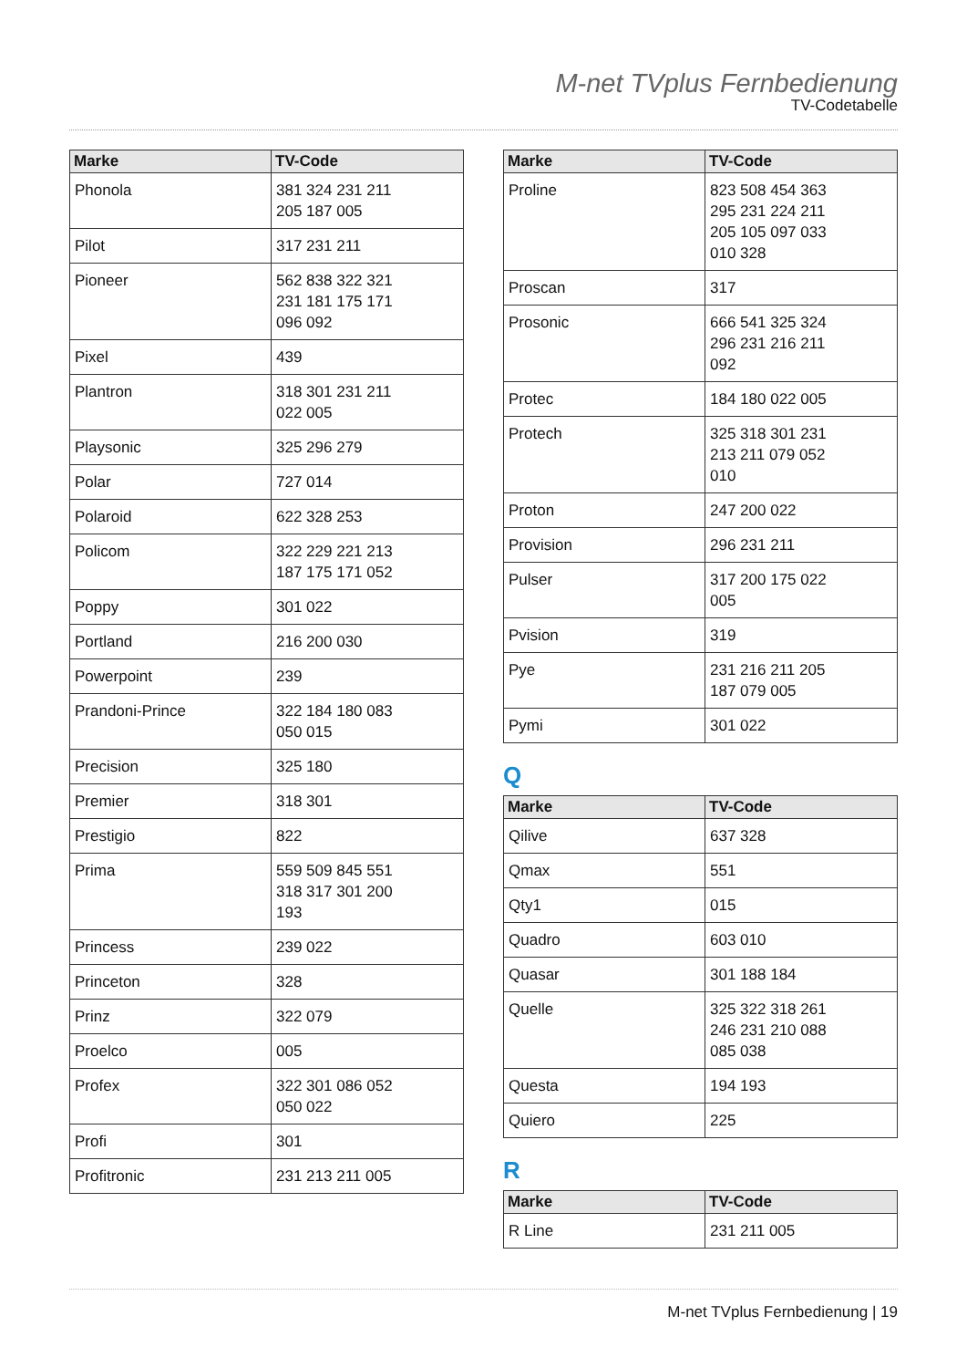M-net TVplus Fernbedienung
TV-Codetabelle
| Marke | TV-Code |
| --- | --- |
| Phonola | 381 324 231 211 205 187 005 |
| Pilot | 317 231 211 |
| Pioneer | 562 838 322 321 231 181 175 171 096 092 |
| Pixel | 439 |
| Plantron | 318 301 231 211 022 005 |
| Playsonic | 325 296 279 |
| Polar | 727 014 |
| Polaroid | 622 328 253 |
| Policom | 322 229 221 213 187 175 171 052 |
| Poppy | 301 022 |
| Portland | 216 200 030 |
| Powerpoint | 239 |
| Prandoni-Prince | 322 184 180 083 050 015 |
| Precision | 325 180 |
| Premier | 318 301 |
| Prestigio | 822 |
| Prima | 559 509 845 551 318 317 301 200 193 |
| Princess | 239 022 |
| Princeton | 328 |
| Prinz | 322 079 |
| Proelco | 005 |
| Profex | 322 301 086 052 050 022 |
| Profi | 301 |
| Profitronic | 231 213 211 005 |
| Marke | TV-Code |
| --- | --- |
| Proline | 823 508 454 363 295 231 224 211 205 105 097 033 010 328 |
| Proscan | 317 |
| Prosonic | 666 541 325 324 296 231 216 211 092 |
| Protec | 184 180 022 005 |
| Protech | 325 318 301 231 213 211 079 052 010 |
| Proton | 247 200 022 |
| Provision | 296 231 211 |
| Pulser | 317 200 175 022 005 |
| Pvision | 319 |
| Pye | 231 216 211 205 187 079 005 |
| Pymi | 301 022 |
Q
| Marke | TV-Code |
| --- | --- |
| Qilive | 637 328 |
| Qmax | 551 |
| Qty1 | 015 |
| Quadro | 603 010 |
| Quasar | 301 188 184 |
| Quelle | 325 322 318 261 246 231 210 088 085 038 |
| Questa | 194 193 |
| Quiero | 225 |
R
| Marke | TV-Code |
| --- | --- |
| R Line | 231 211 005 |
M-net TVplus Fernbedienung | 19